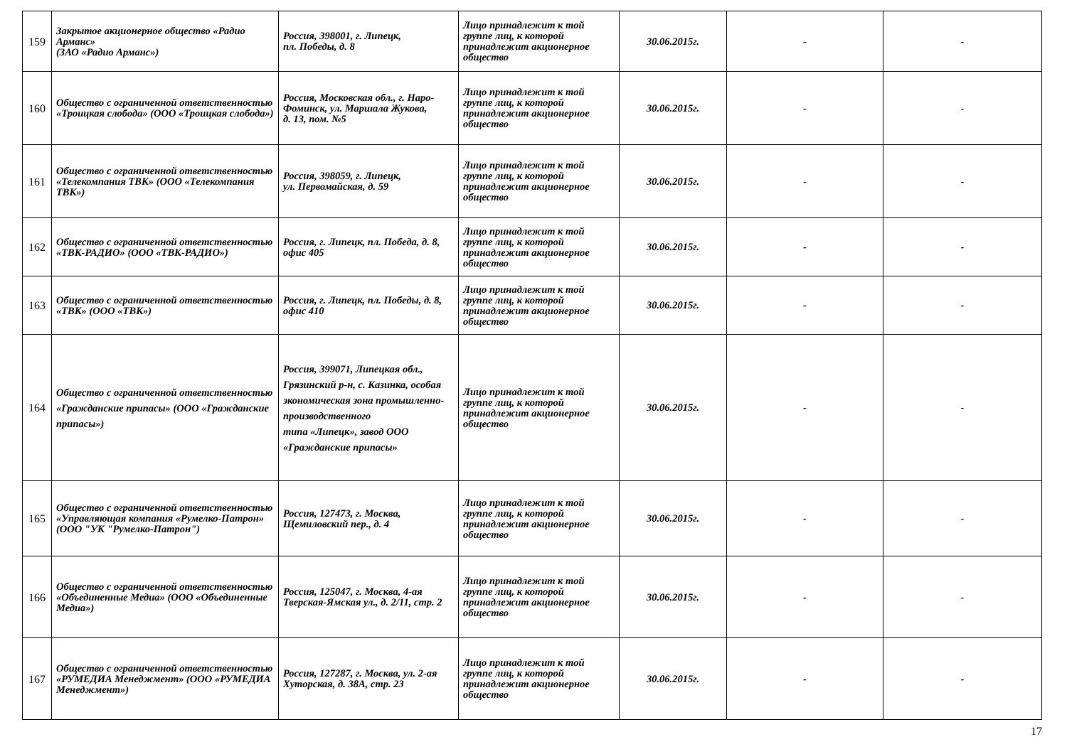| 159 | Закрытое акционерное общество «Радио Арманс» (ЗАО «Радио Арманс») | Россия, 398001, г. Липецк, пл. Победы, д. 8 | Лицо принадлежит к той группе лиц, к которой принадлежит акционерное общество | 30.06.2015г. | - | - |
| 160 | Общество с ограниченной ответственностью «Троицкая слобода» (ООО «Троицкая слобода») | Россия, Московская обл., г. Наро- Фоминск, ул. Маршала Жукова, д. 13, пом. №5 | Лицо принадлежит к той группе лиц, к которой принадлежит акционерное общество | 30.06.2015г. | - | - |
| 161 | Общество с ограниченной ответственностью «Телекомпания ТВК» (ООО «Телекомпания ТВК») | Россия, 398059, г. Липецк, ул. Первомайская, д. 59 | Лицо принадлежит к той группе лиц, к которой принадлежит акционерное общество | 30.06.2015г. | - | - |
| 162 | Общество с ограниченной ответственностью «ТВК-РАДИО» (ООО «ТВК-РАДИО») | Россия, г. Липецк, пл. Победа, д. 8, офис 405 | Лицо принадлежит к той группе лиц, к которой принадлежит акционерное общество | 30.06.2015г. | - | - |
| 163 | Общество с ограниченной ответственностью «ТВК» (ООО «ТВК») | Россия, г. Липецк, пл. Победы, д. 8, офис 410 | Лицо принадлежит к той группе лиц, к которой принадлежит акционерное общество | 30.06.2015г. | - | - |
| 164 | Общество с ограниченной ответственностью «Гражданские припасы» (ООО «Гражданские припасы») | Россия, 399071, Липецкая обл., Грязинский р-н, с. Казинка, особая экономическая зона промышленно-производственного типа «Липецк», завод ООО «Гражданские припасы» | Лицо принадлежит к той группе лиц, к которой принадлежит акционерное общество | 30.06.2015г. | - | - |
| 165 | Общество с ограниченной ответственностью «Управляющая компания «Румелко-Патрон» (ООО "УК "Румелко-Патрон") | Россия, 127473, г. Москва, Щемиловский пер., д. 4 | Лицо принадлежит к той группе лиц, к которой принадлежит акционерное общество | 30.06.2015г. | - | - |
| 166 | Общество с ограниченной ответственностью «Объединенные Медиа» (ООО «Объединенные Медиа») | Россия, 125047, г. Москва, 4-ая Тверская-Ямская ул., д. 2/11, стр. 2 | Лицо принадлежит к той группе лиц, к которой принадлежит акционерное общество | 30.06.2015г. | - | - |
| 167 | Общество с ограниченной ответственностью «РУМЕДИА Менеджмент» (ООО «РУМЕДИА Менеджмент») | Россия, 127287, г. Москва, ул. 2-ая Хуторская, д. 38А, стр. 23 | Лицо принадлежит к той группе лиц, к которой принадлежит акционерное общество | 30.06.2015г. | - | - |
17